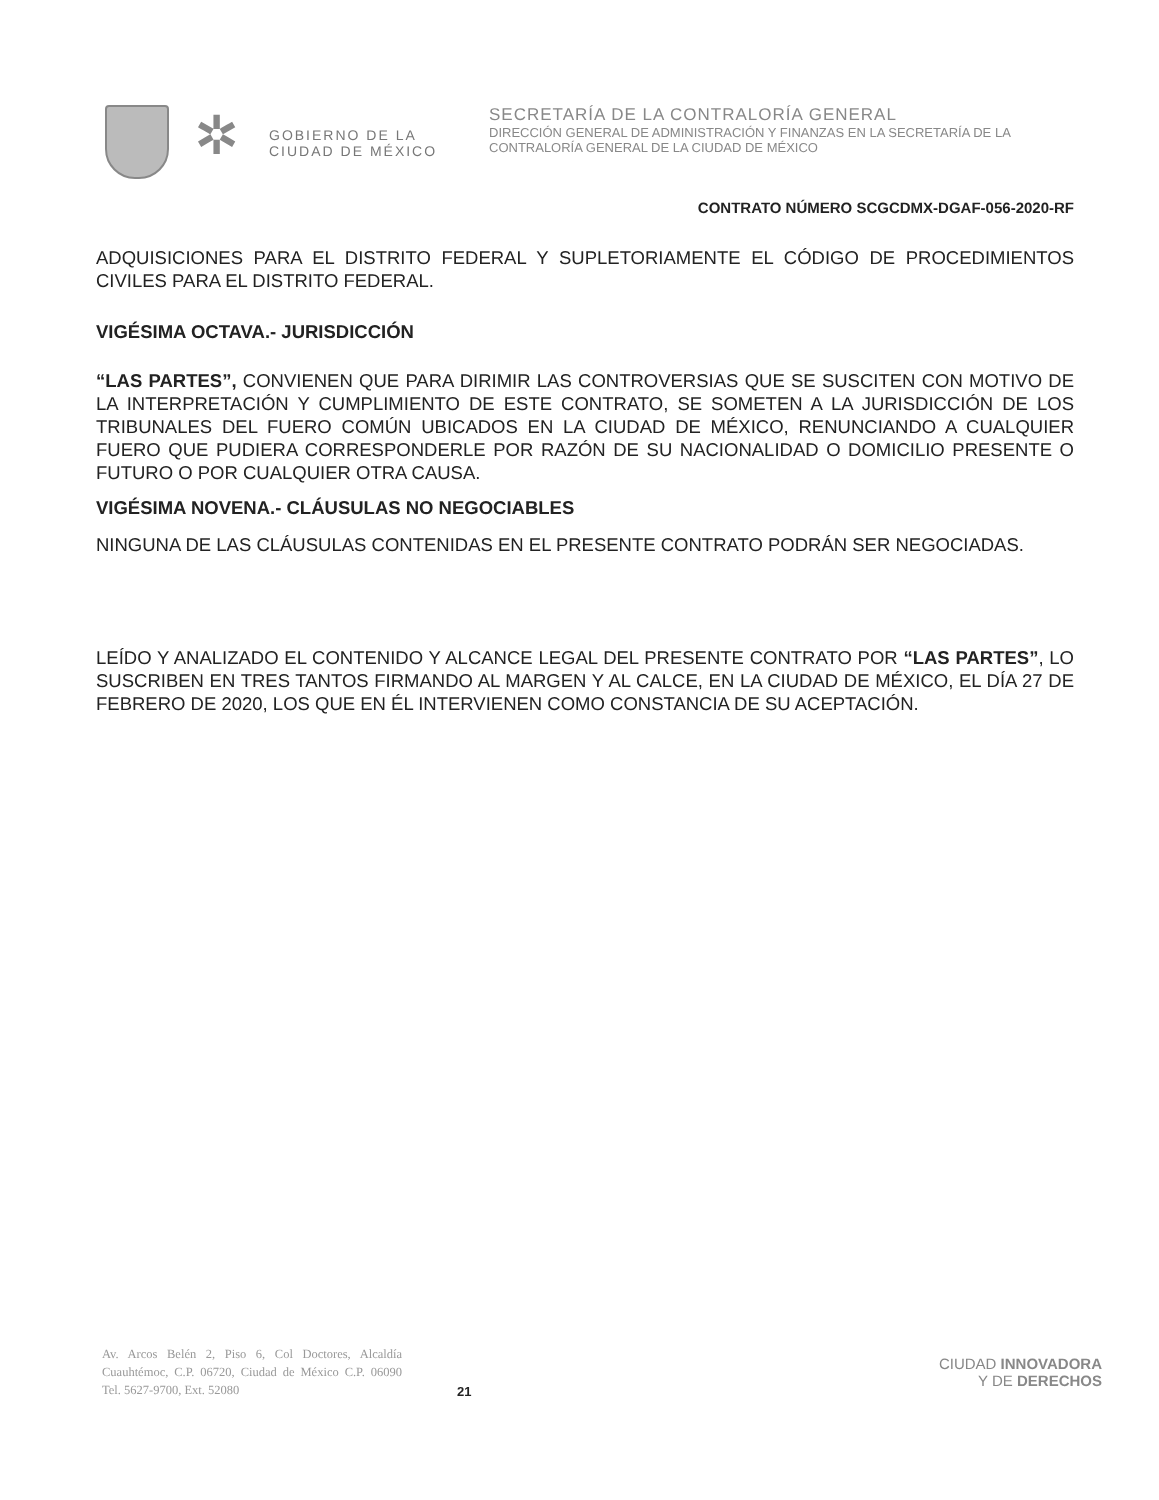✲
GOBIERNO DE LA
CIUDAD DE MÉXICO
SECRETARÍA DE LA CONTRALORÍA GENERAL
DIRECCIÓN GENERAL DE ADMINISTRACIÓN Y FINANZAS EN LA SECRETARÍA DE LA
CONTRALORÍA GENERAL DE LA CIUDAD DE MÉXICO
CONTRATO NÚMERO SCGCDMX-DGAF-056-2020-RF
ADQUISICIONES PARA EL DISTRITO FEDERAL Y SUPLETORIAMENTE EL CÓDIGO DE PROCEDIMIENTOS CIVILES PARA EL DISTRITO FEDERAL.
VIGÉSIMA OCTAVA.- JURISDICCIÓN
“LAS PARTES”, CONVIENEN QUE PARA DIRIMIR LAS CONTROVERSIAS QUE SE SUSCITEN CON MOTIVO DE LA INTERPRETACIÓN Y CUMPLIMIENTO DE ESTE CONTRATO, SE SOMETEN A LA JURISDICCIÓN DE LOS TRIBUNALES DEL FUERO COMÚN UBICADOS EN LA CIUDAD DE MÉXICO, RENUNCIANDO A CUALQUIER FUERO QUE PUDIERA CORRESPONDERLE POR RAZÓN DE SU NACIONALIDAD O DOMICILIO PRESENTE O FUTURO O POR CUALQUIER OTRA CAUSA.
VIGÉSIMA NOVENA.- CLÁUSULAS NO NEGOCIABLES
NINGUNA DE LAS CLÁUSULAS CONTENIDAS EN EL PRESENTE CONTRATO PODRÁN SER NEGOCIADAS.
LEÍDO Y ANALIZADO EL CONTENIDO Y ALCANCE LEGAL DEL PRESENTE CONTRATO POR “LAS PARTES”, LO SUSCRIBEN EN TRES TANTOS FIRMANDO AL MARGEN Y AL CALCE, EN LA CIUDAD DE MÉXICO, EL DÍA 27 DE FEBRERO DE 2020, LOS QUE EN ÉL INTERVIENEN COMO CONSTANCIA DE SU ACEPTACIÓN.
Av. Arcos Belén 2, Piso 6, Col Doctores, Alcaldía Cuauhtémoc, C.P. 06720, Ciudad de México C.P. 06090 Tel. 5627-9700, Ext. 52080
21
CIUDAD INNOVADORA
Y DE DERECHOS